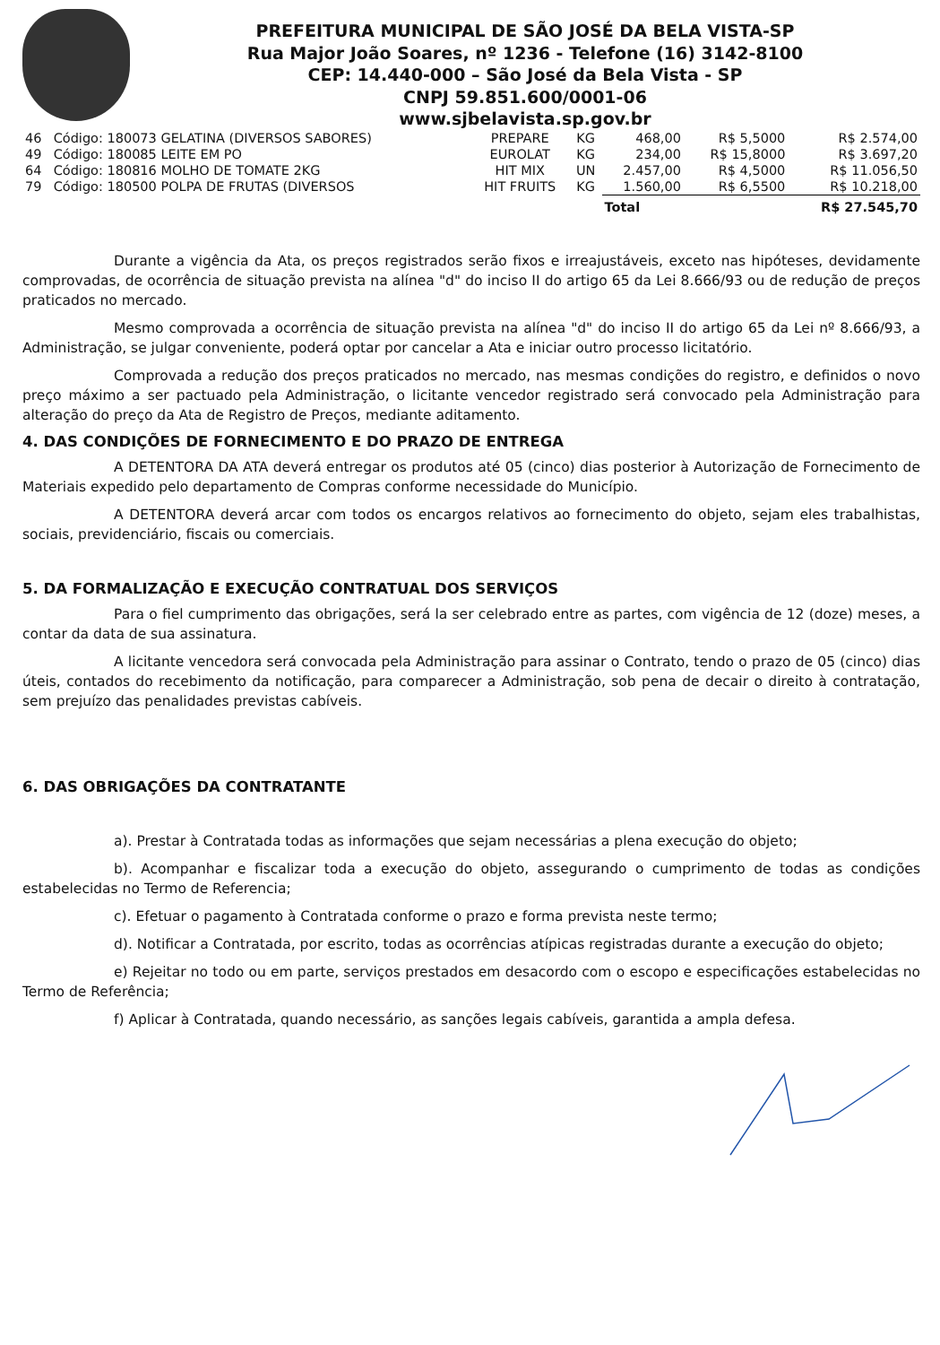PREFEITURA MUNICIPAL DE SÃO JOSÉ DA BELA VISTA-SP
Rua Major João Soares, nº 1236 - Telefone (16) 3142-8100
CEP: 14.440-000 – São José da Bela Vista - SP
CNPJ 59.851.600/0001-06
www.sjbelavista.sp.gov.br
| 46 | Código: 180073 GELATINA (DIVERSOS SABORES) | PREPARE | KG | 468,00 | R$ 5,5000 | R$ 2.574,00 |
| 49 | Código: 180085 LEITE EM PO | EUROLAT | KG | 234,00 | R$ 15,8000 | R$ 3.697,20 |
| 64 | Código: 180816 MOLHO DE TOMATE 2KG | HIT MIX | UN | 2.457,00 | R$ 4,5000 | R$ 11.056,50 |
| 79 | Código: 180500 POLPA DE FRUTAS (DIVERSOS | HIT FRUITS | KG | 1.560,00 | R$ 6,5500 | R$ 10.218,00 |
| | | | | Total | | R$ 27.545,70 |
Durante a vigência da Ata, os preços registrados serão fixos e irreajustáveis, exceto nas hipóteses, devidamente comprovadas, de ocorrência de situação prevista na alínea "d" do inciso II do artigo 65 da Lei 8.666/93 ou de redução de preços praticados no mercado.
Mesmo comprovada a ocorrência de situação prevista na alínea "d" do inciso II do artigo 65 da Lei nº 8.666/93, a Administração, se julgar conveniente, poderá optar por cancelar a Ata e iniciar outro processo licitatório.
Comprovada a redução dos preços praticados no mercado, nas mesmas condições do registro, e definidos o novo preço máximo a ser pactuado pela Administração, o licitante vencedor registrado será convocado pela Administração para alteração do preço da Ata de Registro de Preços, mediante aditamento.
4. DAS CONDIÇÕES DE FORNECIMENTO E DO PRAZO DE ENTREGA
A DETENTORA DA ATA deverá entregar os produtos até 05 (cinco) dias posterior à Autorização de Fornecimento de Materiais expedido pelo departamento de Compras conforme necessidade do Município.
A DETENTORA deverá arcar com todos os encargos relativos ao fornecimento do objeto, sejam eles trabalhistas, sociais, previdenciário, fiscais ou comerciais.
5. DA FORMALIZAÇÃO E EXECUÇÃO CONTRATUAL DOS SERVIÇOS
Para o fiel cumprimento das obrigações, será la ser celebrado entre as partes, com vigência de 12 (doze) meses, a contar da data de sua assinatura.
A licitante vencedora será convocada pela Administração para assinar o Contrato, tendo o prazo de 05 (cinco) dias úteis, contados do recebimento da notificação, para comparecer a Administração, sob pena de decair o direito à contratação, sem prejuízo das penalidades previstas cabíveis.
6. DAS OBRIGAÇÕES DA CONTRATANTE
a). Prestar à Contratada todas as informações que sejam necessárias a plena execução do objeto;
b). Acompanhar e fiscalizar toda a execução do objeto, assegurando o cumprimento de todas as condições estabelecidas no Termo de Referencia;
c). Efetuar o pagamento à Contratada conforme o prazo e forma prevista neste termo;
d). Notificar a Contratada, por escrito, todas as ocorrências atípicas registradas durante a execução do objeto;
e) Rejeitar no todo ou em parte, serviços prestados em desacordo com o escopo e especificações estabelecidas no Termo de Referência;
f) Aplicar à Contratada, quando necessário, as sanções legais cabíveis, garantida a ampla defesa.